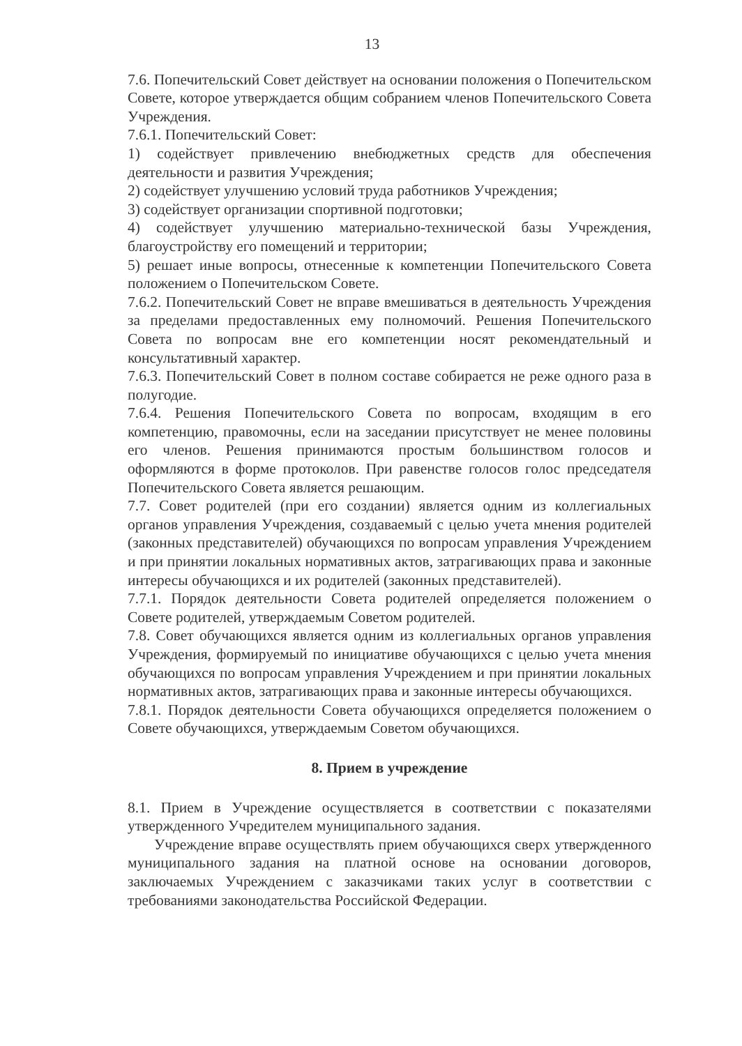13
7.6. Попечительский Совет действует на основании положения о Попечительском Совете, которое утверждается общим собранием членов Попечительского Совета Учреждения.
7.6.1. Попечительский Совет:
1) содействует привлечению внебюджетных средств для обеспечения деятельности и развития Учреждения;
2) содействует улучшению условий труда работников Учреждения;
3) содействует организации спортивной подготовки;
4) содействует улучшению материально-технической базы Учреждения, благоустройству его помещений и территории;
5) решает иные вопросы, отнесенные к компетенции Попечительского Совета положением о Попечительском Совете.
7.6.2. Попечительский Совет не вправе вмешиваться в деятельность Учреждения за пределами предоставленных ему полномочий. Решения Попечительского Совета по вопросам вне его компетенции носят рекомендательный и консультативный характер.
7.6.3. Попечительский Совет в полном составе собирается не реже одного раза в полугодие.
7.6.4. Решения Попечительского Совета по вопросам, входящим в его компетенцию, правомочны, если на заседании присутствует не менее половины его членов. Решения принимаются простым большинством голосов и оформляются в форме протоколов. При равенстве голосов голос председателя Попечительского Совета является решающим.
7.7. Совет родителей (при его создании) является одним из коллегиальных органов управления Учреждения, создаваемый с целью учета мнения родителей (законных представителей) обучающихся по вопросам управления Учреждением и при принятии локальных нормативных актов, затрагивающих права и законные интересы обучающихся и их родителей (законных представителей).
7.7.1. Порядок деятельности Совета родителей определяется положением о Совете родителей, утверждаемым Советом родителей.
7.8. Совет обучающихся является одним из коллегиальных органов управления Учреждения, формируемый по инициативе обучающихся с целью учета мнения обучающихся по вопросам управления Учреждением и при принятии локальных нормативных актов, затрагивающих права и законные интересы обучающихся.
7.8.1. Порядок деятельности Совета обучающихся определяется положением о Совете обучающихся, утверждаемым Советом обучающихся.
8. Прием в учреждение
8.1. Прием в Учреждение осуществляется в соответствии с показателями утвержденного Учредителем муниципального задания.
Учреждение вправе осуществлять прием обучающихся сверх утвержденного муниципального задания на платной основе на основании договоров, заключаемых Учреждением с заказчиками таких услуг в соответствии с требованиями законодательства Российской Федерации.